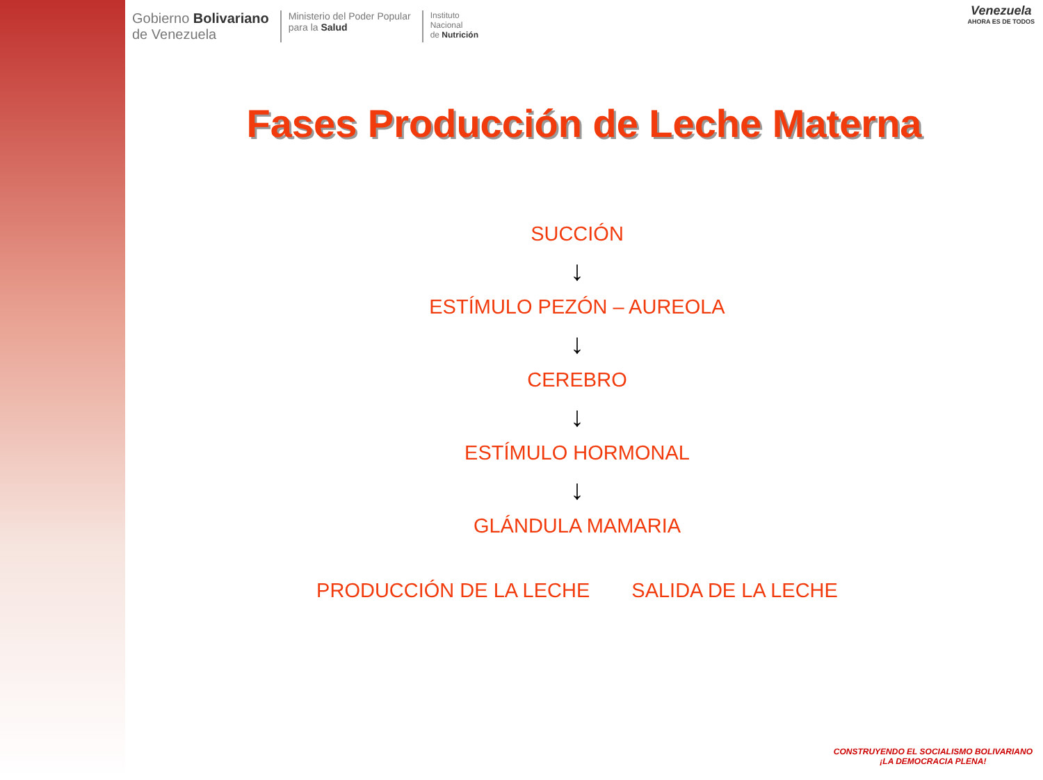Gobierno Bolivariano
de Venezuela
Ministerio del Poder Popular
para la Salud
Instituto
Nacional
de Nutrición
Venezuela
AHORA ES DE TODOS
Fases Producción de Leche Materna
SUCCIÓN
↓
ESTÍMULO PEZÓN – AUREOLA
↓
CEREBRO
↓
ESTÍMULO HORMONAL
↓
GLÁNDULA MAMARIA
PRODUCCIÓN DE LA LECHE SALIDA DE LA LECHE
CONSTRUYENDO EL SOCIALISMO BOLIVARIANO
¡LA DEMOCRACIA PLENA!